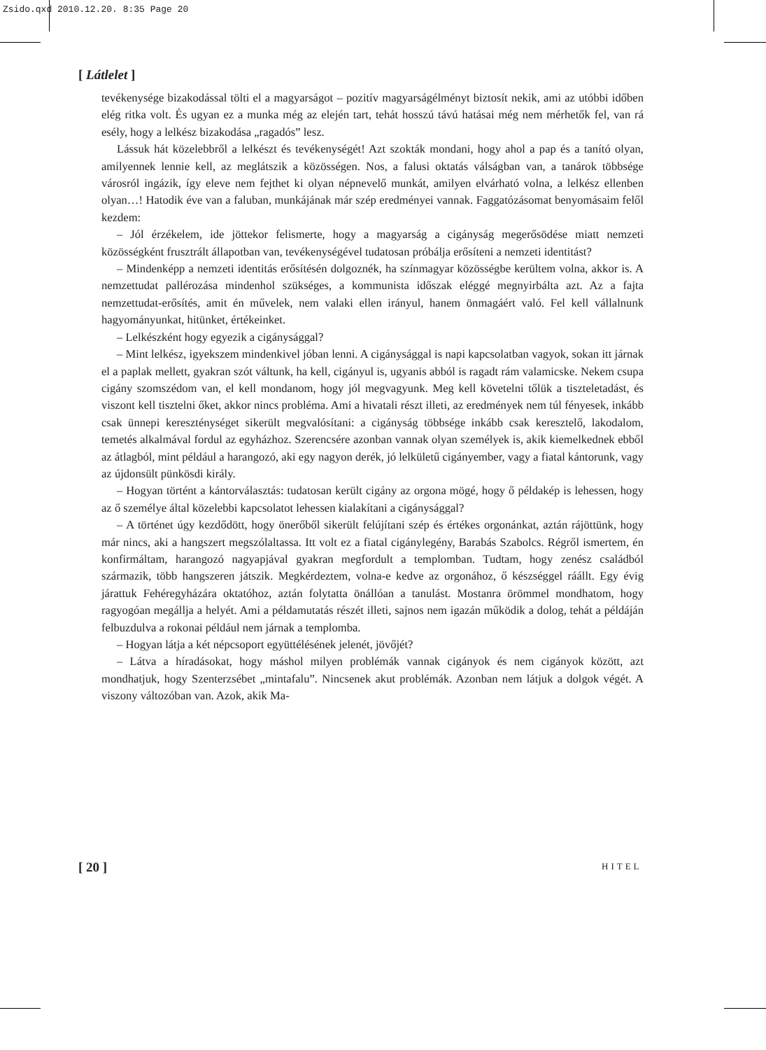Zsido.qxd 2010.12.20. 8:35 Page 20
[ Látlelet ]
tevékenysége bizakodással tölti el a magyarságot – pozitív magyarságélményt biztosít nekik, ami az utóbbi időben elég ritka volt. És ugyan ez a munka még az elején tart, tehát hosszú távú hatásai még nem mérhetők fel, van rá esély, hogy a lelkész bizakodása „ragadós” lesz.
Lássuk hát közelebbről a lelkészt és tevékenységét! Azt szokták mondani, hogy ahol a pap és a tanító olyan, amilyennek lennie kell, az meglátszik a közösségen. Nos, a falusi oktatás válságban van, a tanárok többsége városról ingázik, így eleve nem fejthet ki olyan népnevelő munkát, amilyen elvárható volna, a lelkész ellenben olyan…! Hatodik éve van a faluban, munkájának már szép eredményei vannak. Faggatózásomat benyomásaim felől kezdem:
– Jól érzékelem, ide jöttekor felismerte, hogy a magyarság a cigányság megerősödése miatt nemzeti közösségként frusztrált állapotban van, tevékenységével tudatosan próbálja erősíteni a nemzeti identitást?
– Mindenképp a nemzeti identitás erősítésén dolgoznék, ha színmagyar közösségbe kerültem volna, akkor is. A nemzettudat pallérozása mindenhol szükséges, a kommunista időszak eléggé megnyirbálta azt. Az a fajta nemzettudat-erősítés, amit én művelek, nem valaki ellen irányul, hanem önmagáért való. Fel kell vállalnunk hagyományunkat, hitünket, értékeinket.
– Lelkészként hogy egyezik a cigánysággal?
– Mint lelkész, igyekszem mindenkivel jóban lenni. A cigánysággal is napi kapcsolatban vagyok, sokan itt járnak el a paplak mellett, gyakran szót váltunk, ha kell, cigányul is, ugyanis abból is ragadt rám valamicske. Nekem csupa cigány szomszédom van, el kell mondanom, hogy jól megvagyunk. Meg kell követelni tőlük a tiszteletadást, és viszont kell tisztelni őket, akkor nincs probléma. Ami a hivatali részt illeti, az eredmények nem túl fényesek, inkább csak ünnepi kereszténységet sikerült megvalósítani: a cigányság többsége inkább csak keresztelő, lakodalom, temetés alkalmával fordul az egyházhoz. Szerencsére azonban vannak olyan személyek is, akik kiemelkednek ebből az átlagból, mint például a harangozó, aki egy nagyon derék, jó lelkületű cigányember, vagy a fiatal kántorunk, vagy az újdonsült pünkösdi király.
– Hogyan történt a kántorválasztás: tudatosan került cigány az orgona mögé, hogy ő példakép is lehessen, hogy az ő személye által közelebbi kapcsolatot lehessen kialakítani a cigánysággal?
– A történet úgy kezdődött, hogy önerőből sikerült felújítani szép és értékes orgonánkat, aztán rájöttünk, hogy már nincs, aki a hangszert megszólaltassa. Itt volt ez a fiatal cigánylegény, Barabás Szabolcs. Régről ismertem, én konfirmáltam, harangozó nagyapjával gyakran megfordult a templomban. Tudtam, hogy zenész családból származik, több hangszeren játszik. Megkérdeztem, volna-e kedve az orgonához, ő készséggel ráállt. Egy évig járattuk Fehéregyházára oktatóhoz, aztán folytatta önállóan a tanulást. Mostanra örömmel mondhatom, hogy ragyogóan megállja a helyét. Ami a példamutatás részét illeti, sajnos nem igazán működik a dolog, tehát a példáján felbuzdulva a rokonai például nem járnak a templomba.
– Hogyan látja a két népcsoport együttélésének jelenét, jövőjét?
– Látva a híradásokat, hogy máshol milyen problémák vannak cigányok és nem cigányok között, azt mondhatjuk, hogy Szenterzsébet „mintafalu”. Nincsenek akut problémák. Azonban nem látjuk a dolgok végét. A viszony változóban van. Azok, akik Ma-
[ 20 ] HITEL